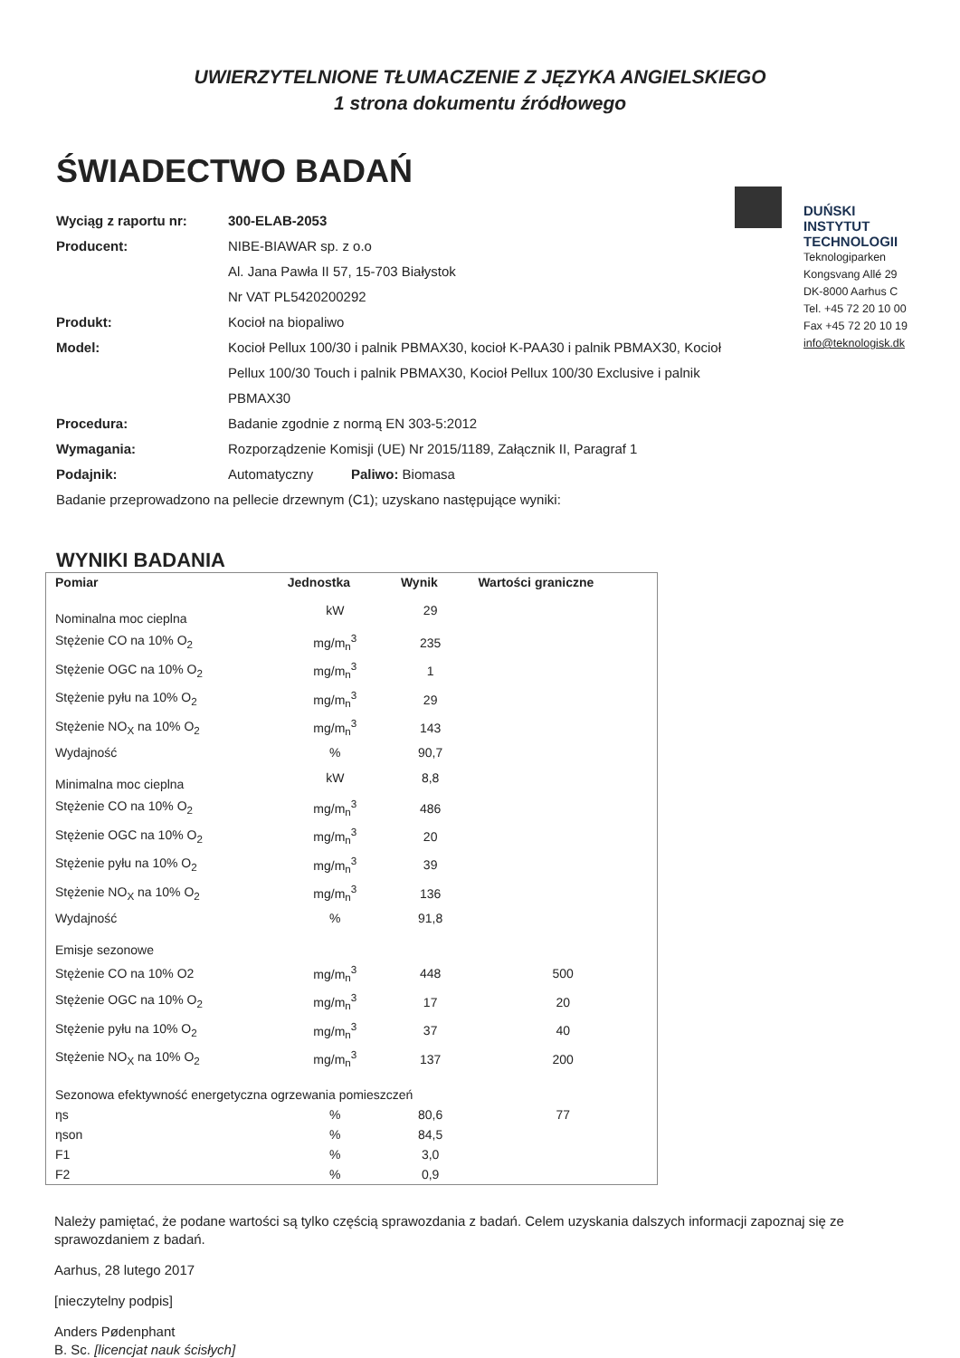UWIERZYTELNIONE TŁUMACZENIE Z JĘZYKA ANGIELSKIEGO
1 strona dokumentu źródłowego
ŚWIADECTWO BADAŃ
Wyciąg z raportu nr: 300-ELAB-2053
Producent: NIBE-BIAWAR sp. z o.o
Al. Jana Pawła II 57, 15-703 Białystok
Nr VAT PL5420200292
Produkt: Kocioł na biopaliwo
Model: Kocioł Pellux 100/30 i palnik PBMAX30, kocioł K-PAA30 i palnik PBMAX30, Kocioł Pellux 100/30 Touch i palnik PBMAX30, Kocioł Pellux 100/30 Exclusive i palnik PBMAX30
Procedura: Badanie zgodnie z normą EN 303-5:2012
Wymagania: Rozporządzenie Komisji (UE) Nr 2015/1189, Załącznik II, Paragraf 1
Podajnik: Automatyczny Paliwo: Biomasa
Badanie przeprowadzono na pellecie drzewnym (C1); uzyskano następujące wyniki:
DUŃSKI
INSTYTUT
TECHNOLOGII
Teknologiparken
Kongsvang Allé 29
DK-8000 Aarhus C
Tel. +45 72 20 10 00
Fax +45 72 20 10 19
info@teknologisk.dk
WYNIKI BADANIA
| Pomiar | Jednostka | Wynik | Wartości graniczne |
| --- | --- | --- | --- |
| Nominalna moc cieplna | kW | 29 | |
| Stężenie CO na 10% O<sub>2</sub> | mg/m<sub>n</sub><sup>3</sup> | 235 | |
| Stężenie OGC na 10% O<sub>2</sub> | mg/m<sub>n</sub><sup>3</sup> | 1 | |
| Stężenie pyłu na 10% O<sub>2</sub> | mg/m<sub>n</sub><sup>3</sup> | 29 | |
| Stężenie NO<sub>X</sub> na 10% O<sub>2</sub> | mg/m<sub>n</sub><sup>3</sup> | 143 | |
| Wydajność | % | 90,7 | |
| Minimalna moc cieplna | kW | 8,8 | |
| Stężenie CO na 10% O<sub>2</sub> | mg/m<sub>n</sub><sup>3</sup> | 486 | |
| Stężenie OGC na 10% O<sub>2</sub> | mg/m<sub>n</sub><sup>3</sup> | 20 | |
| Stężenie pyłu na 10% O<sub>2</sub> | mg/m<sub>n</sub><sup>3</sup> | 39 | |
| Stężenie NO<sub>X</sub> na 10% O<sub>2</sub> | mg/m<sub>n</sub><sup>3</sup> | 136 | |
| Wydajność | % | 91,8 | |
| Emisje sezonowe | | | |
| Stężenie CO na 10% O2 | mg/m<sub>n</sub><sup>3</sup> | 448 | 500 |
| Stężenie OGC na 10% O<sub>2</sub> | mg/m<sub>n</sub><sup>3</sup> | 17 | 20 |
| Stężenie pyłu na 10% O<sub>2</sub> | mg/m<sub>n</sub><sup>3</sup> | 37 | 40 |
| Stężenie NO<sub>X</sub> na 10% O<sub>2</sub> | mg/m<sub>n</sub><sup>3</sup> | 137 | 200 |
| Sezonowa efektywność energetyczna ogrzewania pomieszczeń | | | |
| ηs | % | 80,6 | 77 |
| ηson | % | 84,5 | |
| F1 | % | 3,0 | |
| F2 | % | 0,9 | |
Należy pamiętać, że podane wartości są tylko częścią sprawozdania z badań. Celem uzyskania dalszych informacji zapoznaj się ze sprawozdaniem z badań.
Aarhus, 28 lutego 2017
[nieczytelny podpis]
Anders Pødenphant
B. Sc. [licencjat nauk ścisłych]